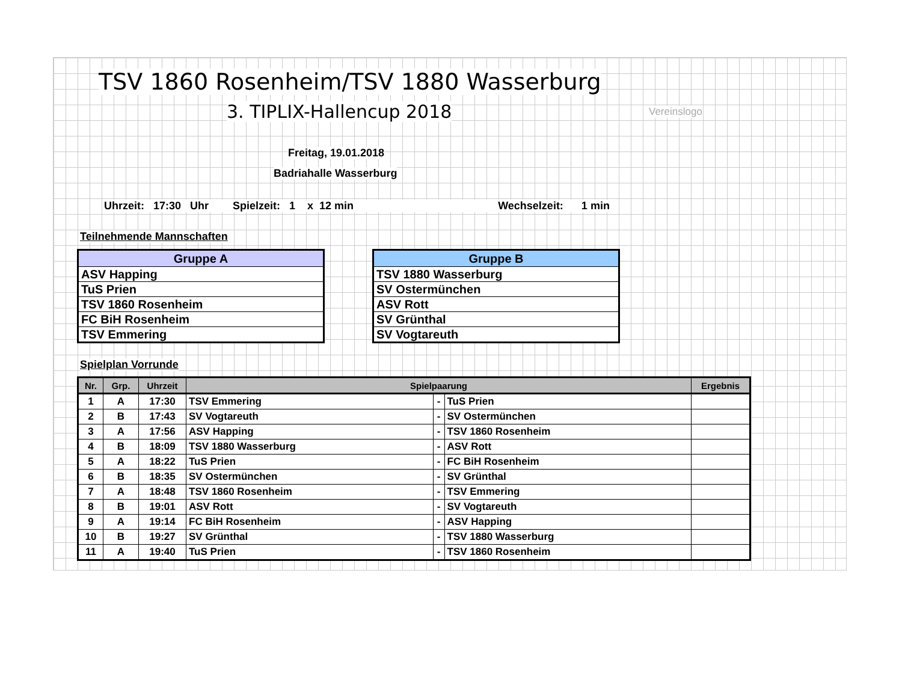TSV 1860 Rosenheim/TSV 1880 Wasserburg
3. TIPLIX-Hallencup 2018 Vereinslogo
Freitag, 19.01.2018
Badriahalle Wasserburg
Uhrzeit: 17:30 Uhr Spielzeit: 1 x 12 min Wechselzeit: 1 min
Teilnehmende Mannschaften
| Gruppe A |
| --- |
| ASV Happing |
| TuS Prien |
| TSV 1860 Rosenheim |
| FC BiH Rosenheim |
| TSV Emmering |
| Gruppe B |
| --- |
| TSV 1880 Wasserburg |
| SV Ostermünchen |
| ASV Rott |
| SV Grünthal |
| SV Vogtareuth |
Spielplan Vorrunde
| Nr. | Grp. | Uhrzeit | Spielpaarung | | | Ergebnis |
| --- | --- | --- | --- | --- | --- | --- |
| 1 | A | 17:30 | TSV Emmering | - | TuS Prien | |
| 2 | B | 17:43 | SV Vogtareuth | - | SV Ostermünchen | |
| 3 | A | 17:56 | ASV Happing | - | TSV 1860 Rosenheim | |
| 4 | B | 18:09 | TSV 1880 Wasserburg | - | ASV Rott | |
| 5 | A | 18:22 | TuS Prien | - | FC BiH Rosenheim | |
| 6 | B | 18:35 | SV Ostermünchen | - | SV Grünthal | |
| 7 | A | 18:48 | TSV 1860 Rosenheim | - | TSV Emmering | |
| 8 | B | 19:01 | ASV Rott | - | SV Vogtareuth | |
| 9 | A | 19:14 | FC BiH Rosenheim | - | ASV Happing | |
| 10 | B | 19:27 | SV Grünthal | - | TSV 1880 Wasserburg | |
| 11 | A | 19:40 | TuS Prien | - | TSV 1860 Rosenheim | |